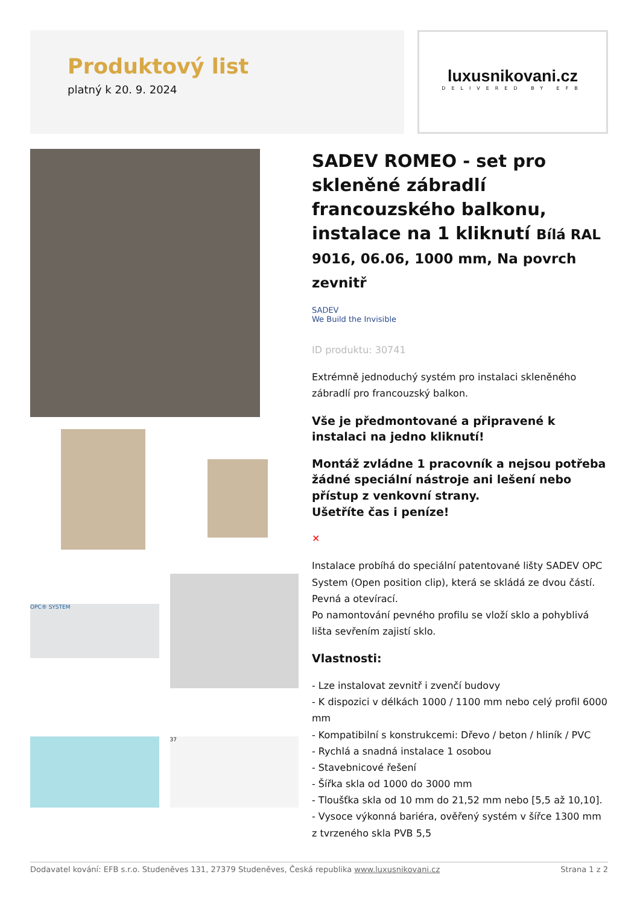Produktový list
platný k 20. 9. 2024
luxusnikovani.cz
DELIVERED BY EFB
OPC® SYSTEM
37
SADEV ROMEO - set pro skleněné zábradlí francouzského balkonu, instalace na 1 kliknutí Bílá RAL 9016, 06.06, 1000 mm, Na povrch zevnitř
SADEV
We Build the Invisible
ID produktu: 30741
Extrémně jednoduchý systém pro instalaci skleněného zábradlí pro francouzský balkon.
Vše je předmontované a připravené k instalaci na jedno kliknutí!
Montáž zvládne 1 pracovník a nejsou potřeba žádné speciální nástroje ani lešení nebo přístup z venkovní strany.
Ušetříte čas i peníze!
✕
Instalace probíhá do speciální patentované lišty SADEV OPC System (Open position clip), která se skládá ze dvou částí. Pevná a otevírací.
Po namontování pevného profilu se vloží sklo a pohyblivá lišta sevřením zajistí sklo.
Vlastnosti:
- Lze instalovat zevnitř i zvenčí budovy
- K dispozici v délkách 1000 / 1100 mm nebo celý profil 6000 mm
- Kompatibilní s konstrukcemi: Dřevo / beton / hliník / PVC
- Rychlá a snadná instalace 1 osobou
- Stavebnicové řešení
- Šířka skla od 1000 do 3000 mm
- Tloušťka skla od 10 mm do 21,52 mm nebo [5,5 až 10,10].
- Vysoce výkonná bariéra, ověřený systém v šířce 1300 mm z tvrzeného skla PVB 5,5
Dodavatel kování: EFB s.r.o. Studeněves 131, 27379 Studeněves, Česká republika www.luxusnikovani.cz Strana 1 z 2